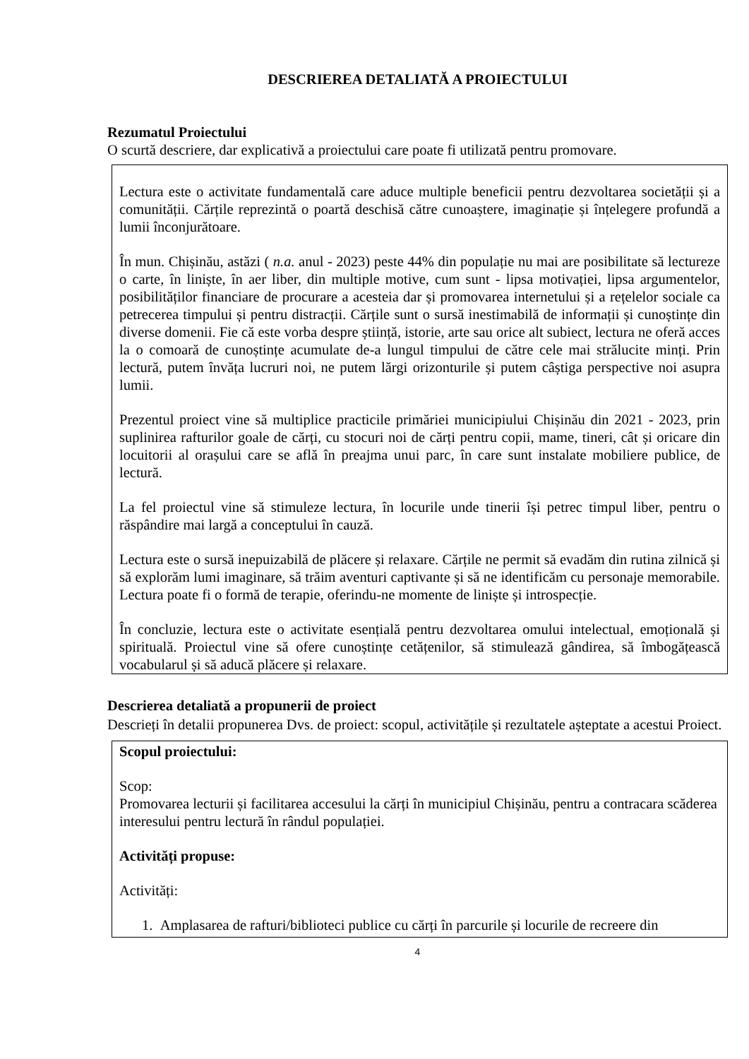DESCRIEREA DETALIATĂ A PROIECTULUI
Rezumatul Proiectului
O scurtă descriere, dar explicativă a proiectului care poate fi utilizată pentru promovare.
Lectura este o activitate fundamentală care aduce multiple beneficii pentru dezvoltarea societății și a comunității. Cărțile reprezintă o poartă deschisă către cunoaștere, imaginație și înțelegere profundă a lumii înconjurătoare.
În mun. Chișinău, astăzi ( n.a. anul - 2023) peste 44% din populație nu mai are posibilitate să lectureze o carte, în liniște, în aer liber, din multiple motive, cum sunt - lipsa motivației, lipsa argumentelor, posibilităților financiare de procurare a acesteia dar și promovarea internetului și a rețelelor sociale ca petrecerea timpului și pentru distracții. Cărțile sunt o sursă inestimabilă de informații și cunoștințe din diverse domenii. Fie că este vorba despre știință, istorie, arte sau orice alt subiect, lectura ne oferă acces la o comoară de cunoștințe acumulate de-a lungul timpului de către cele mai strălucite minți. Prin lectură, putem învăța lucruri noi, ne putem lărgi orizonturile și putem câștiga perspective noi asupra lumii.
Prezentul proiect vine să multiplice practicile primăriei municipiului Chișinău din 2021 - 2023, prin suplinirea rafturilor goale de cărți, cu stocuri noi de cărți pentru copii, mame, tineri, cât și oricare din locuitorii al orașului care se află în preajma unui parc, în care sunt instalate mobiliere publice, de lectură.
La fel proiectul vine să stimuleze lectura, în locurile unde tinerii își petrec timpul liber, pentru o răspândire mai largă a conceptului în cauză.
Lectura este o sursă inepuizabilă de plăcere și relaxare. Cărțile ne permit să evadăm din rutina zilnică și să explorăm lumi imaginare, să trăim aventuri captivante și să ne identificăm cu personaje memorabile. Lectura poate fi o formă de terapie, oferindu-ne momente de liniște și introspecție.
În concluzie, lectura este o activitate esențială pentru dezvoltarea omului intelectual, emoțională și spirituală. Proiectul vine să ofere cunoștințe cetățenilor, să stimulează gândirea, să îmbogățească vocabularul și să aducă plăcere și relaxare.
Descrierea detaliată a propunerii de proiect
Descrieți în detalii propunerea Dvs. de proiect: scopul, activitățile și rezultatele așteptate a acestui Proiect.
Scopul proiectului:
Scop:
Promovarea lecturii și facilitarea accesului la cărți în municipiul Chișinău, pentru a contracara scăderea interesului pentru lectură în rândul populației.
Activități propuse:
Activități:
1. Amplasarea de rafturi/biblioteci publice cu cărți în parcurile și locurile de recreere din
4